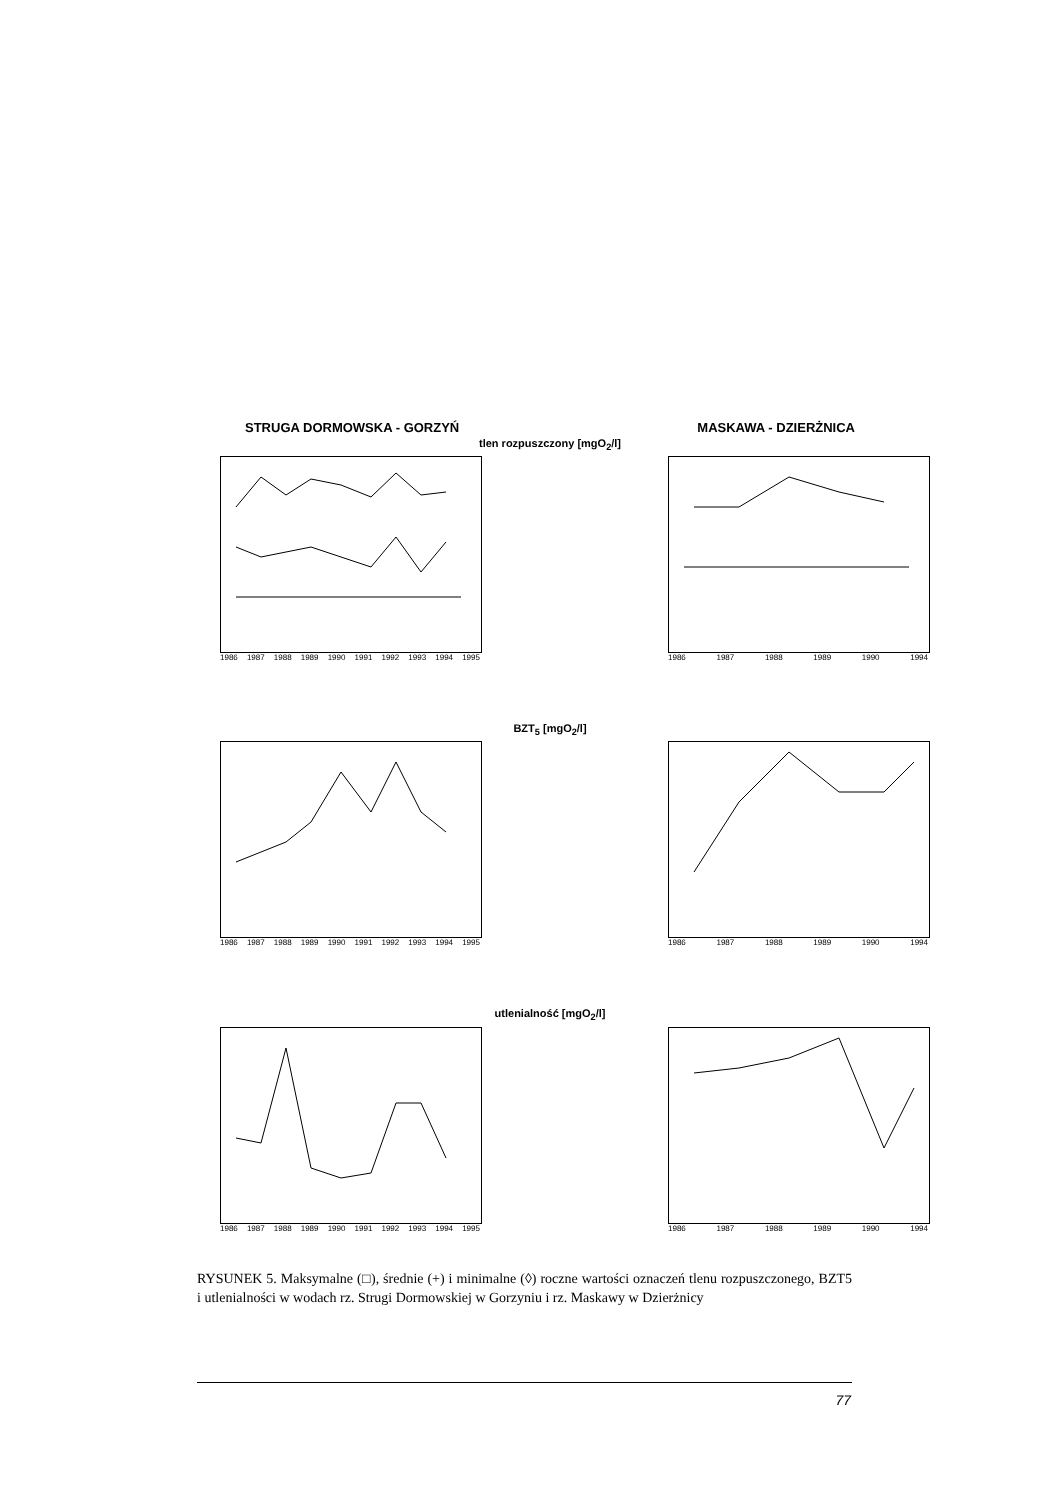STRUGA DORMOWSKA - GORZYŃ MASKAWA - DZIERŻNICA
tlen rozpuszczony [mgO<sub>2</sub>/l]
1986 1987 1988 1989 1990 1991 1992 1993 1994 1995
1986 1987 1988 1989 1990 1994
BZT<sub>5</sub> [mgO<sub>2</sub>/l]
1986 1987 1988 1989 1990 1991 1992 1993 1994 1995
1986 1987 1988 1989 1990 1994
utlenialność [mgO<sub>2</sub>/l]
1986 1987 1988 1989 1990 1991 1992 1993 1994 1995
1986 1987 1988 1989 1990 1994
RYSUNEK 5. Maksymalne (□), średnie (+) i minimalne (◊) roczne wartości oznaczeń tlenu rozpuszczonego, BZT5 i utlenialności w wodach rz. Strugi Dormowskiej w Gorzyniu i rz. Maskawy w Dzierżnicy
77